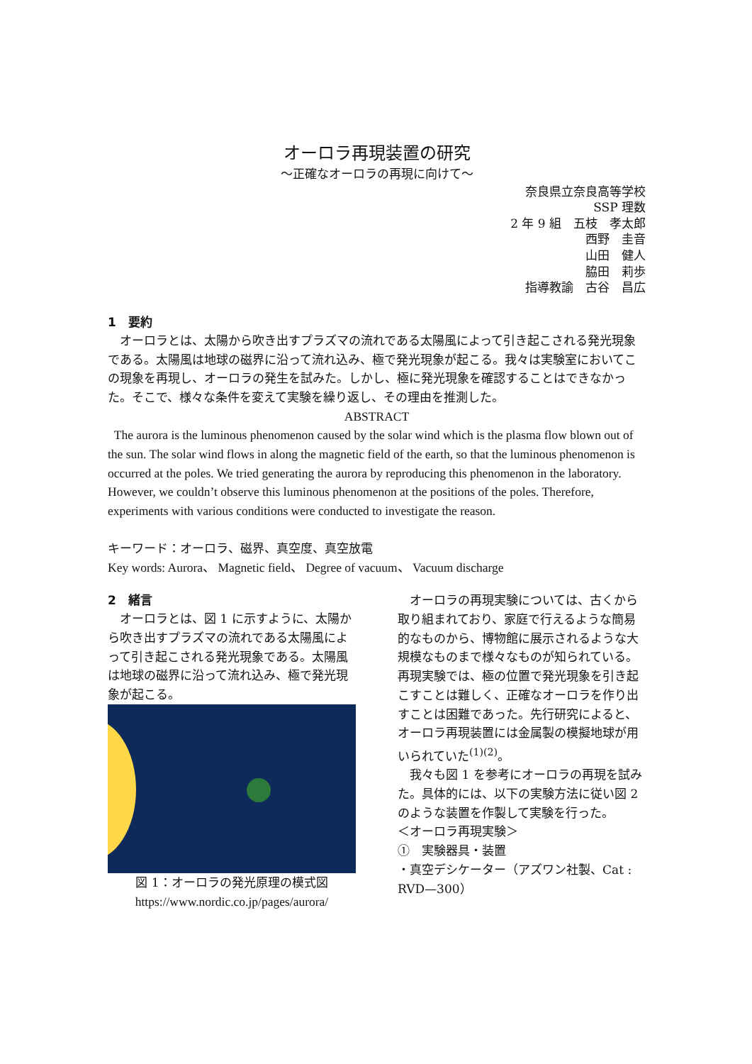オーロラ再現装置の研究
～正確なオーロラの再現に向けて～
奈良県立奈良高等学校
SSP 理数
2 年 9 組　五枝　孝太郎
西野　圭音
山田　健人
脇田　莉歩
指導教諭　古谷　昌広
1　要約
　オーロラとは、太陽から吹き出すプラズマの流れである太陽風によって引き起こされる発光現象である。太陽風は地球の磁界に沿って流れ込み、極で発光現象が起こる。我々は実験室においてこの現象を再現し、オーロラの発生を試みた。しかし、極に発光現象を確認することはできなかった。そこで、様々な条件を変えて実験を繰り返し、その理由を推測した。
ABSTRACT
The aurora is the luminous phenomenon caused by the solar wind which is the plasma flow blown out of the sun. The solar wind flows in along the magnetic field of the earth, so that the luminous phenomenon is occurred at the poles. We tried generating the aurora by reproducing this phenomenon in the laboratory. However, we couldn’t observe this luminous phenomenon at the positions of the poles. Therefore, experiments with various conditions were conducted to investigate the reason.
キーワード：オーロラ、磁界、真空度、真空放電
Key words: Aurora、 Magnetic field、 Degree of vacuum、 Vacuum discharge
2　緒言
　オーロラとは、図 1 に示すように、太陽から吹き出すプラズマの流れである太陽風によって引き起こされる発光現象である。太陽風は地球の磁界に沿って流れ込み、極で発光現象が起こる。
図 1：オーロラの発光原理の模式図
https://www.nordic.co.jp/pages/aurora/
　オーロラの再現実験については、古くから取り組まれており、家庭で行えるような簡易的なものから、博物館に展示されるような大規模なものまで様々なものが知られている。再現実験では、極の位置で発光現象を引き起こすことは難しく、正確なオーロラを作り出すことは困難であった。先行研究によると、オーロラ再現装置には金属製の模擬地球が用いられていた<sup>(1)(2)</sup>。
　我々も図 1 を参考にオーロラの再現を試みた。具体的には、以下の実験方法に従い図 2 のような装置を作製して実験を行った。
＜オーロラ再現実験＞
①　実験器具・装置
・真空デシケーター（アズワン社製、Cat : RVD—300）